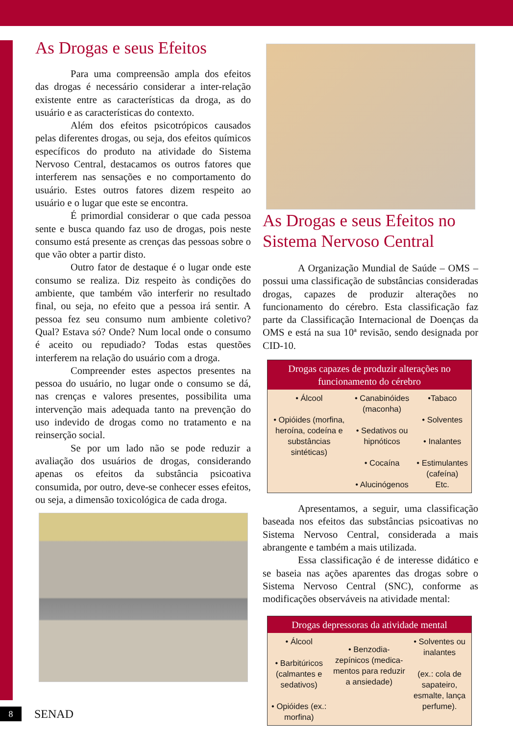As Drogas e seus Efeitos
Para uma compreensão ampla dos efeitos das drogas é necessário considerar a inter-relação existente entre as características da droga, as do usuário e as características do contexto.
Além dos efeitos psicotrópicos causados pelas diferentes drogas, ou seja, dos efeitos químicos específicos do produto na atividade do Sistema Nervoso Central, destacamos os outros fatores que interferem nas sensações e no comportamento do usuário. Estes outros fatores dizem respeito ao usuário e o lugar que este se encontra.
É primordial considerar o que cada pessoa sente e busca quando faz uso de drogas, pois neste consumo está presente as crenças das pessoas sobre o que vão obter a partir disto.
Outro fator de destaque é o lugar onde este consumo se realiza. Diz respeito às condições do ambiente, que também vão interferir no resultado final, ou seja, no efeito que a pessoa irá sentir. A pessoa fez seu consumo num ambiente coletivo? Qual? Estava só? Onde? Num local onde o consumo é aceito ou repudiado? Todas estas questões interferem na relação do usuário com a droga.
Compreender estes aspectos presentes na pessoa do usuário, no lugar onde o consumo se dá, nas crenças e valores presentes, possibilita uma intervenção mais adequada tanto na prevenção do uso indevido de drogas como no tratamento e na reinserção social.
Se por um lado não se pode reduzir a avaliação dos usuários de drogas, considerando apenas os efeitos da substância psicoativa consumida, por outro, deve-se conhecer esses efeitos, ou seja, a dimensão toxicológica de cada droga.
As Drogas e seus Efeitos no Sistema Nervoso Central
A Organização Mundial de Saúde – OMS – possui uma classificação de substâncias consideradas drogas, capazes de produzir alterações no funcionamento do cérebro. Esta classificação faz parte da Classificação Internacional de Doenças da OMS e está na sua 10ª revisão, sendo designada por CID-10.
| Drogas capazes de produzir alterações no funcionamento do cérebro | | |
| --- | --- | --- |
| • Álcool • Opióides (morfina, heroína, codeína e substâncias sintéticas) | • Canabinóides (maconha) • Sedativos ou hipnóticos • Cocaína • Alucinógenos | •Tabaco • Solventes • Inalantes • Estimulantes (cafeína) Etc. |
Apresentamos, a seguir, uma classificação baseada nos efeitos das substâncias psicoativas no Sistema Nervoso Central, considerada a mais abrangente e também a mais utilizada.
Essa classificação é de interesse didático e se baseia nas ações aparentes das drogas sobre o Sistema Nervoso Central (SNC), conforme as modificações observáveis na atividade mental:
| Drogas depressoras da atividade mental | | |
| --- | --- | --- |
| • Álcool • Barbitúricos (calmantes e sedativos) • Opióides (ex.: morfina) | • Benzodia-zepínicos (medica-mentos para reduzir a ansiedade) | • Solventes ou inalantes (ex.: cola de sapateiro, esmalte, lança perfume). |
8
SENAD